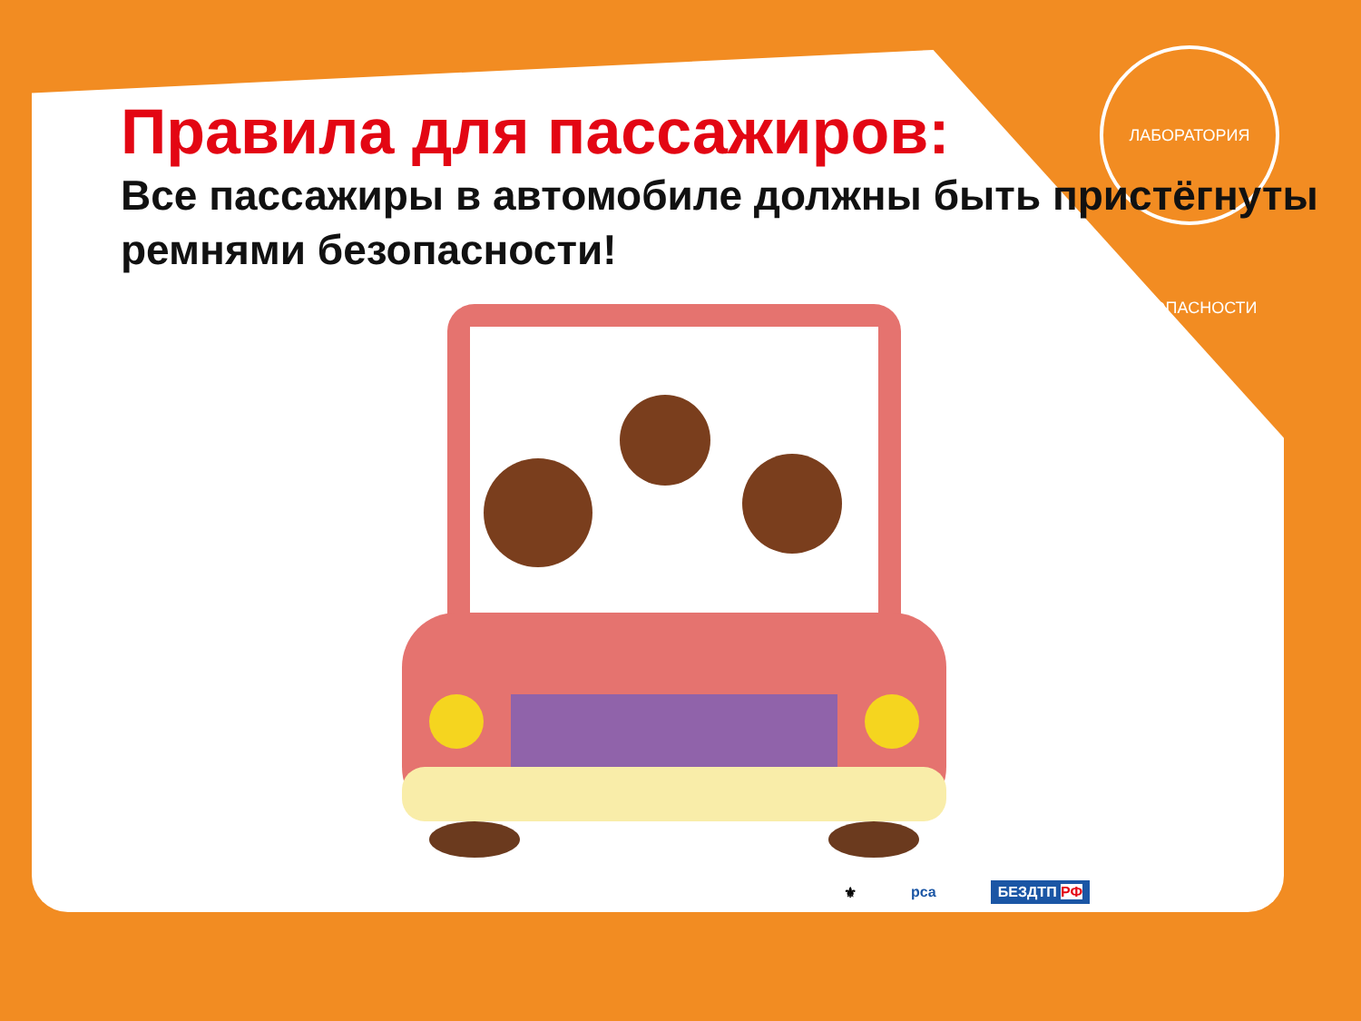ЛАБОРАТОРИЯ БЕЗОПАСНОСТИ
Правила для пассажиров:
Все пассажиры в автомобиле должны быть пристёгнуты ремнями безопасности!
⚜ рса БЕЗДТП РФ